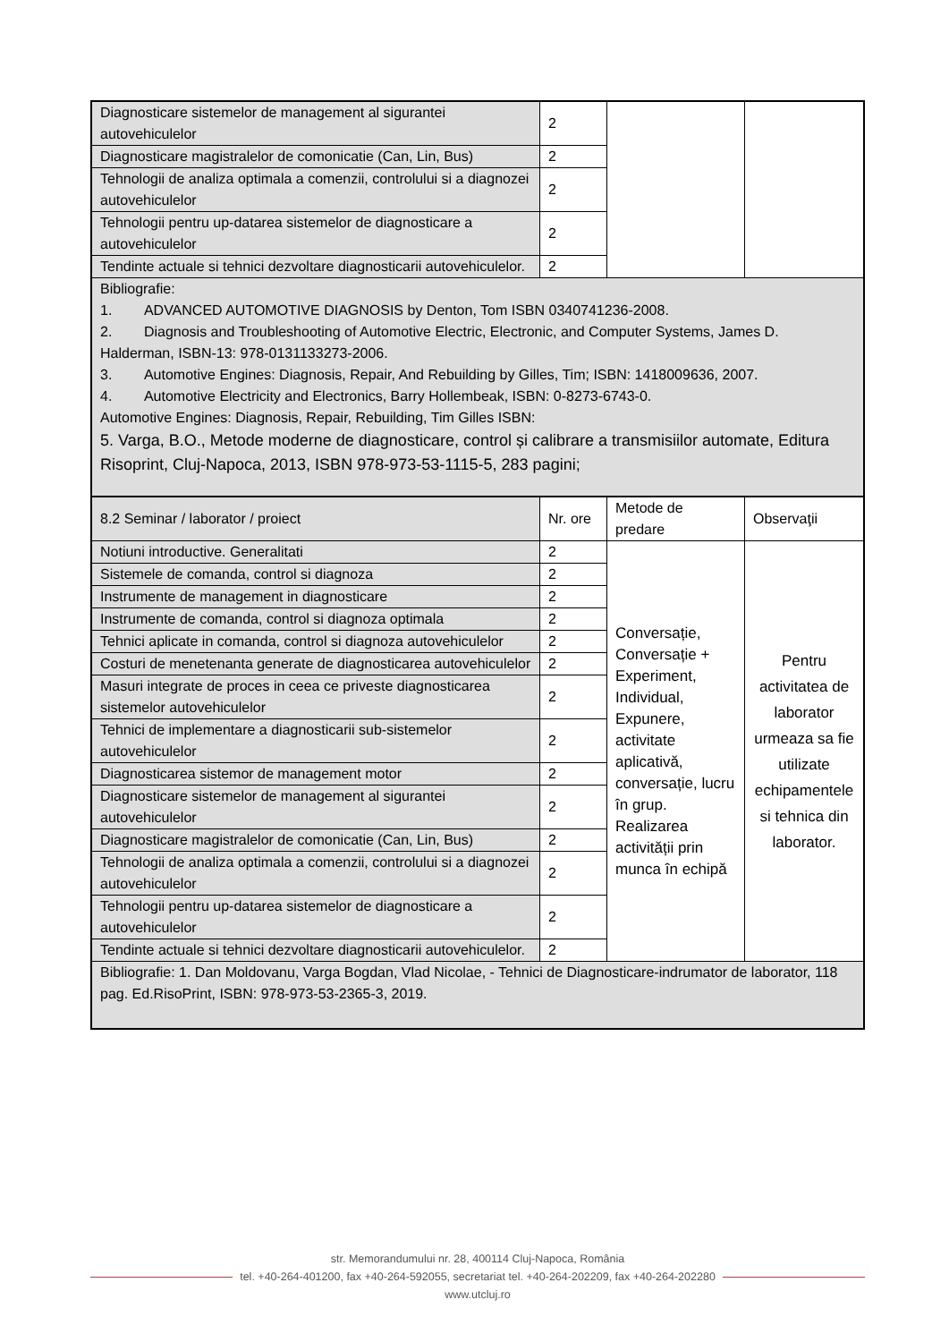| Diagnosticare sistemelor de management al sigurantei autovehiculelor | 2 | | |
| Diagnosticare magistralelor de comonicatie (Can, Lin, Bus) | 2 | | |
| Tehnologii de analiza optimala a comenzii, controlului si a diagnozei autovehiculelor | 2 | | |
| Tehnologii pentru up-datarea sistemelor de diagnosticare a autovehiculelor | 2 | | |
| Tendinte actuale si tehnici dezvoltare diagnosticarii autovehiculelor. | 2 | | |
| Bibliografie: 1. ADVANCED AUTOMOTIVE DIAGNOSIS by Denton, Tom ISBN 0340741236-2008. 2. Diagnosis and Troubleshooting of Automotive Electric, Electronic, and Computer Systems, James D. Halderman, ISBN-13: 978-0131133273-2006. 3. Automotive Engines: Diagnosis, Repair, And Rebuilding by Gilles, Tim; ISBN: 1418009636, 2007. 4. Automotive Electricity and Electronics, Barry Hollembeak, ISBN: 0-8273-6743-0. Automotive Engines: Diagnosis, Repair, Rebuilding, Tim Gilles ISBN: 5. Varga, B.O., Metode moderne de diagnosticare, control și calibrare a transmisiilor automate, Editura Risoprint, Cluj-Napoca, 2013, ISBN 978-973-53-1115-5, 283 pagini; | | | |
| 8.2 Seminar / laborator / proiect | Nr. ore | Metode de predare | Observaţii |
| Notiuni introductive. Generalitati | 2 | Conversație, Conversație + Experiment, Individual, Expunere, activitate aplicativă, conversație, lucru în grup. Realizarea activității prin munca în echipă | Pentru activitatea de laborator urmeaza sa fie utilizate echipamentele si tehnica din laborator. |
| Sistemele de comanda, control si diagnoza | 2 | | |
| Instrumente de management in diagnosticare | 2 | | |
| Instrumente de comanda, control si diagnoza optimala | 2 | | |
| Tehnici aplicate in comanda, control si diagnoza autovehiculelor | 2 | | |
| Costuri de menetenanta generate de diagnosticarea autovehiculelor | 2 | | |
| Masuri integrate de proces in ceea ce priveste diagnosticarea sistemelor autovehiculelor | 2 | | |
| Tehnici de implementare a diagnosticarii sub-sistemelor autovehiculelor | 2 | | |
| Diagnosticarea sistemor de management motor | 2 | | |
| Diagnosticare sistemelor de management al sigurantei autovehiculelor | 2 | | |
| Diagnosticare magistralelor de comonicatie (Can, Lin, Bus) | 2 | | |
| Tehnologii de analiza optimala a comenzii, controlului si a diagnozei autovehiculelor | 2 | | |
| Tehnologii pentru up-datarea sistemelor de diagnosticare a autovehiculelor | 2 | | |
| Tendinte actuale si tehnici dezvoltare diagnosticarii autovehiculelor. | 2 | | |
| Bibliografie: 1. Dan Moldovanu, Varga Bogdan, Vlad Nicolae, - Tehnici de Diagnosticare-indrumator de laborator, 118 pag. Ed.RisoPrint, ISBN: 978-973-53-2365-3, 2019. | | | |
str. Memorandumului nr. 28, 400114 Cluj-Napoca, România
tel. +40-264-401200, fax +40-264-592055, secretariat tel. +40-264-202209, fax +40-264-202280
www.utcluj.ro